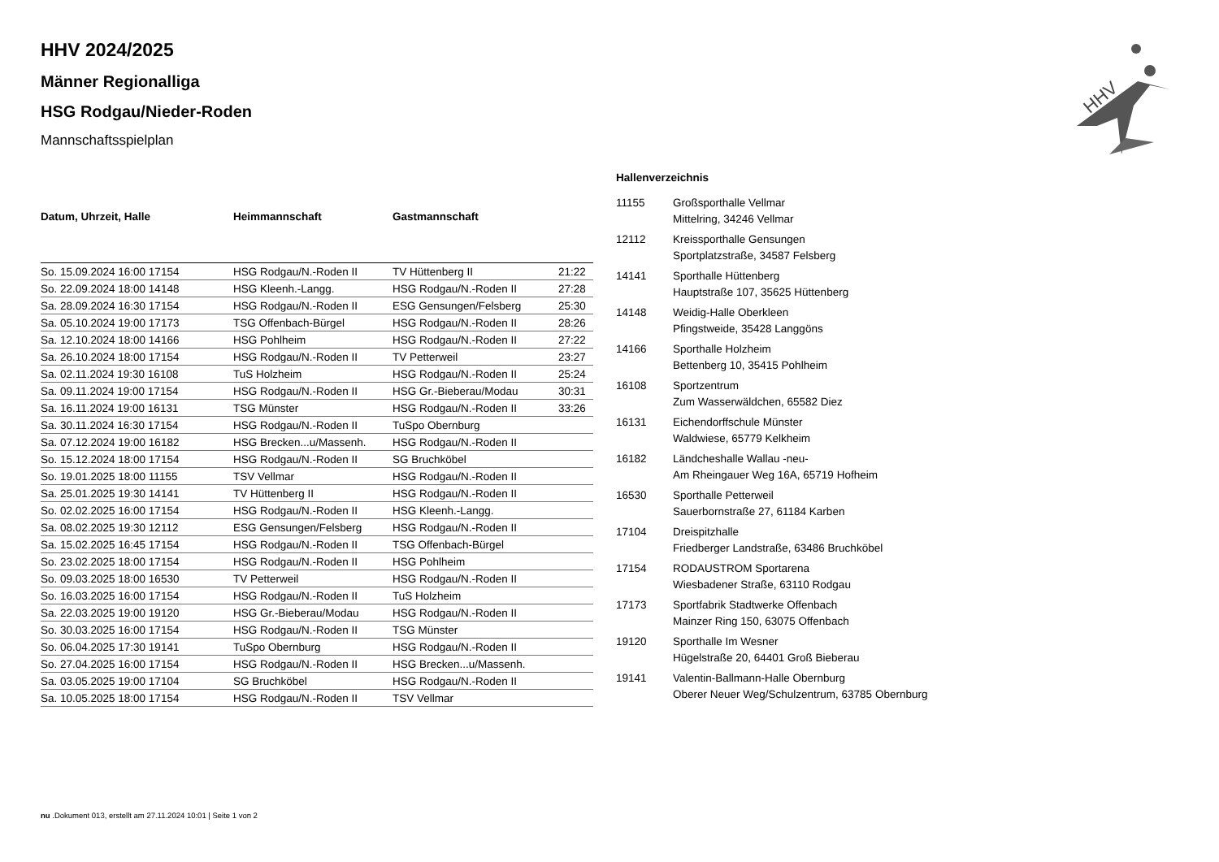HHV
HHV 2024/2025
Männer Regionalliga
HSG Rodgau/Nieder-Roden
Mannschaftsspielplan
| Datum, Uhrzeit, Halle | Heimmannschaft | Gastmannschaft | |
| --- | --- | --- | --- |
| So. 15.09.2024 16:00 17154 | HSG Rodgau/N.-Roden II | TV Hüttenberg II | 21:22 |
| So. 22.09.2024 18:00 14148 | HSG Kleenh.-Langg. | HSG Rodgau/N.-Roden II | 27:28 |
| Sa. 28.09.2024 16:30 17154 | HSG Rodgau/N.-Roden II | ESG Gensungen/Felsberg | 25:30 |
| Sa. 05.10.2024 19:00 17173 | TSG Offenbach-Bürgel | HSG Rodgau/N.-Roden II | 28:26 |
| Sa. 12.10.2024 18:00 14166 | HSG Pohlheim | HSG Rodgau/N.-Roden II | 27:22 |
| Sa. 26.10.2024 18:00 17154 | HSG Rodgau/N.-Roden II | TV Petterweil | 23:27 |
| Sa. 02.11.2024 19:30 16108 | TuS Holzheim | HSG Rodgau/N.-Roden II | 25:24 |
| Sa. 09.11.2024 19:00 17154 | HSG Rodgau/N.-Roden II | HSG Gr.-Bieberau/Modau | 30:31 |
| Sa. 16.11.2024 19:00 16131 | TSG Münster | HSG Rodgau/N.-Roden II | 33:26 |
| Sa. 30.11.2024 16:30 17154 | HSG Rodgau/N.-Roden II | TuSpo Obernburg | |
| Sa. 07.12.2024 19:00 16182 | HSG Brecken...u/Massenh. | HSG Rodgau/N.-Roden II | |
| So. 15.12.2024 18:00 17154 | HSG Rodgau/N.-Roden II | SG Bruchköbel | |
| So. 19.01.2025 18:00 11155 | TSV Vellmar | HSG Rodgau/N.-Roden II | |
| Sa. 25.01.2025 19:30 14141 | TV Hüttenberg II | HSG Rodgau/N.-Roden II | |
| So. 02.02.2025 16:00 17154 | HSG Rodgau/N.-Roden II | HSG Kleenh.-Langg. | |
| Sa. 08.02.2025 19:30 12112 | ESG Gensungen/Felsberg | HSG Rodgau/N.-Roden II | |
| Sa. 15.02.2025 16:45 17154 | HSG Rodgau/N.-Roden II | TSG Offenbach-Bürgel | |
| So. 23.02.2025 18:00 17154 | HSG Rodgau/N.-Roden II | HSG Pohlheim | |
| So. 09.03.2025 18:00 16530 | TV Petterweil | HSG Rodgau/N.-Roden II | |
| So. 16.03.2025 16:00 17154 | HSG Rodgau/N.-Roden II | TuS Holzheim | |
| Sa. 22.03.2025 19:00 19120 | HSG Gr.-Bieberau/Modau | HSG Rodgau/N.-Roden II | |
| So. 30.03.2025 16:00 17154 | HSG Rodgau/N.-Roden II | TSG Münster | |
| So. 06.04.2025 17:30 19141 | TuSpo Obernburg | HSG Rodgau/N.-Roden II | |
| So. 27.04.2025 16:00 17154 | HSG Rodgau/N.-Roden II | HSG Brecken...u/Massenh. | |
| Sa. 03.05.2025 19:00 17104 | SG Bruchköbel | HSG Rodgau/N.-Roden II | |
| Sa. 10.05.2025 18:00 17154 | HSG Rodgau/N.-Roden II | TSV Vellmar | |
Hallenverzeichnis
| 11155 | Großsporthalle Vellmar Mittelring, 34246 Vellmar |
| 12112 | Kreissporthalle Gensungen Sportplatzstraße, 34587 Felsberg |
| 14141 | Sporthalle Hüttenberg Hauptstraße 107, 35625 Hüttenberg |
| 14148 | Weidig-Halle Oberkleen Pfingstweide, 35428 Langgöns |
| 14166 | Sporthalle Holzheim Bettenberg 10, 35415 Pohlheim |
| 16108 | Sportzentrum Zum Wasserwäldchen, 65582 Diez |
| 16131 | Eichendorffschule Münster Waldwiese, 65779 Kelkheim |
| 16182 | Ländcheshalle Wallau -neu- Am Rheingauer Weg 16A, 65719 Hofheim |
| 16530 | Sporthalle Petterweil Sauerbornstraße 27, 61184 Karben |
| 17104 | Dreispitzhalle Friedberger Landstraße, 63486 Bruchköbel |
| 17154 | RODAUSTROM Sportarena Wiesbadener Straße, 63110 Rodgau |
| 17173 | Sportfabrik Stadtwerke Offenbach Mainzer Ring 150, 63075 Offenbach |
| 19120 | Sporthalle Im Wesner Hügelstraße 20, 64401 Groß Bieberau |
| 19141 | Valentin-Ballmann-Halle Obernburg Oberer Neuer Weg/Schulzentrum, 63785 Obernburg |
nu .Dokument 013, erstellt am 27.11.2024 10:01 | Seite 1 von 2